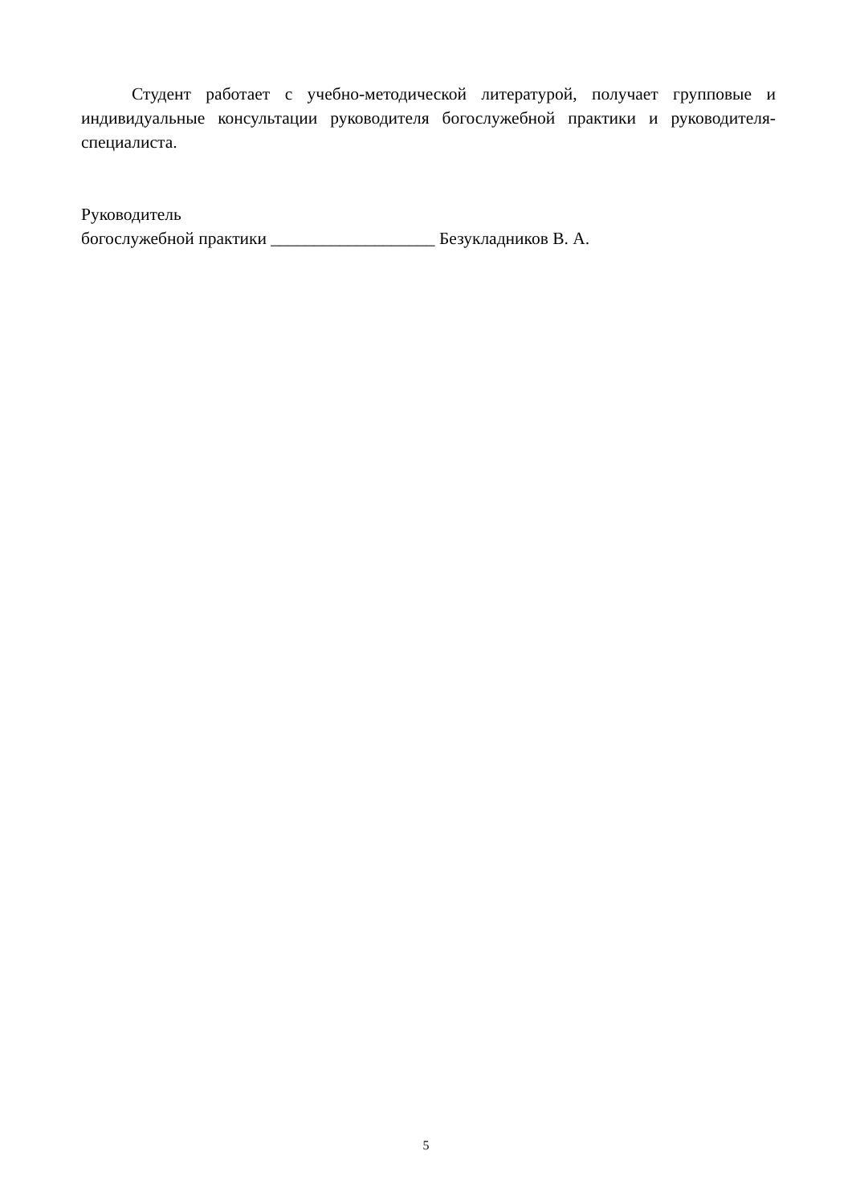Студент работает с учебно-методической литературой, получает групповые и индивидуальные консультации руководителя богослужебной практики и руководителя-специалиста.
Руководитель
богослужебной практики ___________________ Безукладников В. А.
5